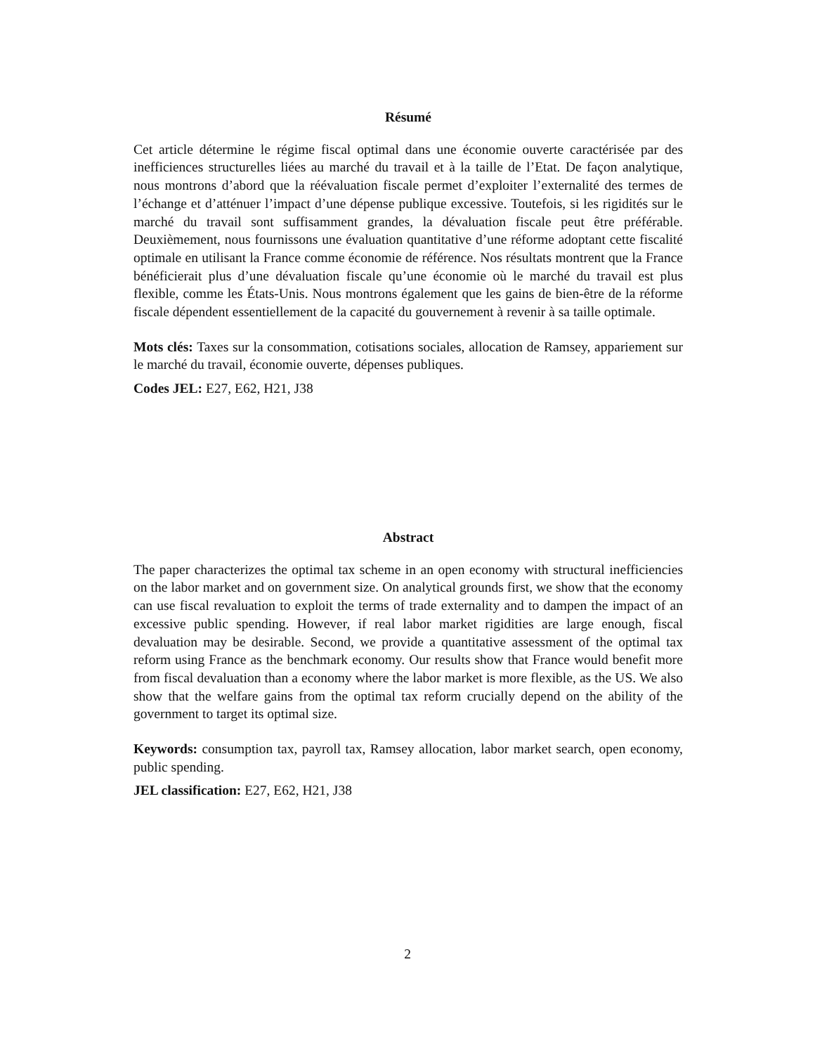Résumé
Cet article détermine le régime fiscal optimal dans une économie ouverte caractérisée par des inefficiences structurelles liées au marché du travail et à la taille de l’Etat. De façon analytique, nous montrons d’abord que la réévaluation fiscale permet d’exploiter l’externalité des termes de l’échange et d’atténuer l’impact d’une dépense publique excessive. Toutefois, si les rigidités sur le marché du travail sont suffisamment grandes, la dévaluation fiscale peut être préférable. Deuxièmement, nous fournissons une évaluation quantitative d’une réforme adoptant cette fiscalité optimale en utilisant la France comme économie de référence. Nos résultats montrent que la France bénéficierait plus d’une dévaluation fiscale qu’une économie où le marché du travail est plus flexible, comme les États-Unis. Nous montrons également que les gains de bien-être de la réforme fiscale dépendent essentiellement de la capacité du gouvernement à revenir à sa taille optimale.
Mots clés: Taxes sur la consommation, cotisations sociales, allocation de Ramsey, appariement sur le marché du travail, économie ouverte, dépenses publiques.
Codes JEL: E27, E62, H21, J38
Abstract
The paper characterizes the optimal tax scheme in an open economy with structural inefficiencies on the labor market and on government size. On analytical grounds first, we show that the economy can use fiscal revaluation to exploit the terms of trade externality and to dampen the impact of an excessive public spending. However, if real labor market rigidities are large enough, fiscal devaluation may be desirable. Second, we provide a quantitative assessment of the optimal tax reform using France as the benchmark economy. Our results show that France would benefit more from fiscal devaluation than a economy where the labor market is more flexible, as the US. We also show that the welfare gains from the optimal tax reform crucially depend on the ability of the government to target its optimal size.
Keywords: consumption tax, payroll tax, Ramsey allocation, labor market search, open economy, public spending.
JEL classification: E27, E62, H21, J38
2